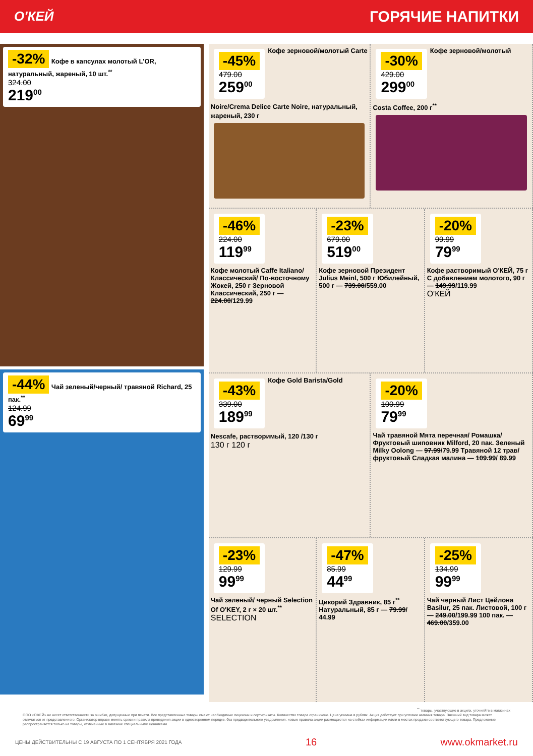О'КЕЙ
ГОРЯЧИЕ НАПИТКИ
-32%
Кофе в капсулах молотый L'OR, натуральный, жареный, 10 шт.<sup>**</sup>
324.00
219<sup>00</sup>
-44%
Чай зеленый/черный/ травяной Richard, 25 пак.<sup>**</sup>
124.99
69<sup>99</sup>
-45%
479.00
259<sup>00</sup>
Кофе зерновой/молотый Carte Noire/Crema Delice Carte Noire, натуральный, жареный, 230 г
-30%
429.00
299<sup>00</sup>
Кофе зерновой/молотый Costa Coffee, 200 г<sup>**</sup>
-46%
224.00
119<sup>99</sup>
Кофе молотый Caffe Italiano/ Классический/ По-восточному Жокей, 250 г Зерновой Классический, 250 г — 224.00/129.99
-23%
679.00
519<sup>00</sup>
Кофе зерновой Президент Julius Meinl, 500 г Юбилейный, 500 г — 739.00/559.00
-20%
99.99
79<sup>99</sup>
Кофе растворимый О'КЕЙ, 75 г С добавлением молотого, 90 г — 149.99/119.99
О'КЕЙ
-43%
339.00
189<sup>99</sup>
Кофе Gold Barista/Gold Nescafe, растворимый, 120 /130 г
130 г 120 г
-20%
100.99
79<sup>99</sup>
Чай травяной Мята перечная/ Ромашка/Фруктовый шиповник Milford, 20 пак. Зеленый Milky Oolong — 97.99/79.99 Травяной 12 трав/фруктовый Сладкая малина — 109.99/ 89.99
-23%
129.99
99<sup>99</sup>
Чай зеленый/ черный Selection Of O'KEY, 2 г × 20 шт.<sup>**</sup>
SELECTION
-47%
85.99
44<sup>99</sup>
Цикорий Здравник, 85 г<sup>**</sup> Натуральный, 85 г — 79.99/ 44.99
-25%
134.99
99<sup>99</sup>
Чай черный Лист Цейлона Basilur, 25 пак. Листовой, 100 г — 249.00/199.99 100 пак. — 469.00/359.00
<sup>**</sup> товары, участвующие в акциях, уточняйте в магазинах
ООО «О'КЕЙ» не несет ответственности за ошибки, допущенные при печати. Все представленные товары имеют необходимые лицензии и сертификаты. Количество товара ограничено. Цена указана в рублях. Акция действует при условии наличия товара. Внешний вид товара может отличаться от представленного. Организатор вправе менять сроки и правила проведения акции в одностороннем порядке, без предварительного уведомления; новые правила акции размещаются на стойках информации и/или в местах продажи соответствующего товара. Предложение распространяется только на товары, отмеченные в магазине специальными ценниками.
ЦЕНЫ ДЕЙСТВИТЕЛЬНЫ С 19 АВГУСТА ПО 1 СЕНТЯБРЯ 2021 ГОДА 16 www.okmarket.ru